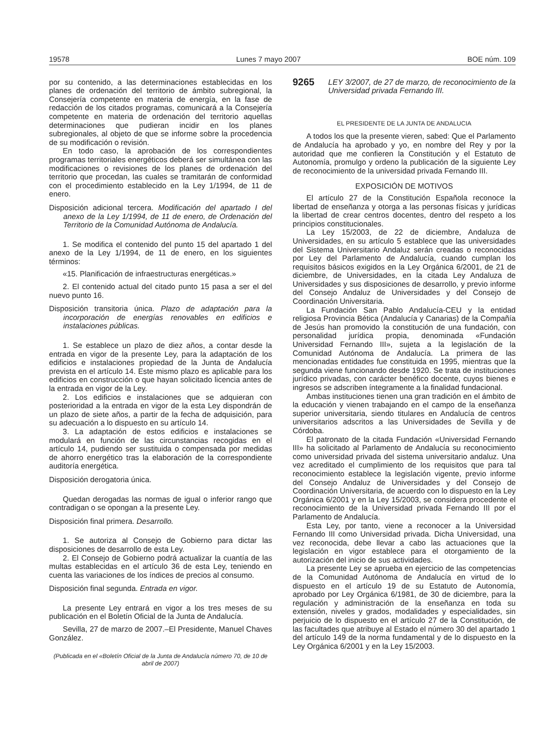19578 Lunes 7 mayo 2007 BOE núm. 109
por su contenido, a las determinaciones establecidas en los planes de ordenación del territorio de ámbito subregional, la Consejería competente en materia de energía, en la fase de redacción de los citados programas, comunicará a la Consejería competente en materia de ordenación del territorio aquellas determinaciones que pudieran incidir en los planes subregionales, al objeto de que se informe sobre la procedencia de su modificación o revisión.
En todo caso, la aprobación de los correspondientes programas territoriales energéticos deberá ser simultánea con las modificaciones o revisiones de los planes de ordenación del territorio que procedan, las cuales se tramitarán de conformidad con el procedimiento establecido en la Ley 1/1994, de 11 de enero.
Disposición adicional tercera. Modificación del apartado I del anexo de la Ley 1/1994, de 11 de enero, de Ordenación del Territorio de la Comunidad Autónoma de Andalucía.
1. Se modifica el contenido del punto 15 del apartado 1 del anexo de la Ley 1/1994, de 11 de enero, en los siguientes términos:
«15. Planificación de infraestructuras energéticas.»
2. El contenido actual del citado punto 15 pasa a ser el del nuevo punto 16.
Disposición transitoria única. Plazo de adaptación para la incorporación de energías renovables en edificios e instalaciones públicas.
1. Se establece un plazo de diez años, a contar desde la entrada en vigor de la presente Ley, para la adaptación de los edificios e instalaciones propiedad de la Junta de Andalucía prevista en el artículo 14. Este mismo plazo es aplicable para los edificios en construcción o que hayan solicitado licencia antes de la entrada en vigor de la Ley.
2. Los edificios e instalaciones que se adquieran con posterioridad a la entrada en vigor de la esta Ley dispondrán de un plazo de siete años, a partir de la fecha de adquisición, para su adecuación a lo dispuesto en su artículo 14.
3. La adaptación de estos edificios e instalaciones se modulará en función de las circunstancias recogidas en el artículo 14, pudiendo ser sustituida o compensada por medidas de ahorro energético tras la elaboración de la correspondiente auditoría energética.
Disposición derogatoria única.
Quedan derogadas las normas de igual o inferior rango que contradigan o se opongan a la presente Ley.
Disposición final primera. Desarrollo.
1. Se autoriza al Consejo de Gobierno para dictar las disposiciones de desarrollo de esta Ley.
2. El Consejo de Gobierno podrá actualizar la cuantía de las multas establecidas en el artículo 36 de esta Ley, teniendo en cuenta las variaciones de los índices de precios al consumo.
Disposición final segunda. Entrada en vigor.
La presente Ley entrará en vigor a los tres meses de su publicación en el Boletín Oficial de la Junta de Andalucía.
Sevilla, 27 de marzo de 2007.–El Presidente, Manuel Chaves González.
(Publicada en el «Boletín Oficial de la Junta de Andalucía número 70, de 10 de abril de 2007)
9265 LEY 3/2007, de 27 de marzo, de reconocimiento de la Universidad privada Fernando III.
EL PRESIDENTE DE LA JUNTA DE ANDALUCIA
A todos los que la presente vieren, sabed: Que el Parlamento de Andalucía ha aprobado y yo, en nombre del Rey y por la autoridad que me confieren la Constitución y el Estatuto de Autonomía, promulgo y ordeno la publicación de la siguiente Ley de reconocimiento de la universidad privada Fernando III.
EXPOSICIÓN DE MOTIVOS
El artículo 27 de la Constitución Española reconoce la libertad de enseñanza y otorga a las personas físicas y jurídicas la libertad de crear centros docentes, dentro del respeto a los principios constitucionales.
La Ley 15/2003, de 22 de diciembre, Andaluza de Universidades, en su artículo 5 establece que las universidades del Sistema Universitario Andaluz serán creadas o reconocidas por Ley del Parlamento de Andalucía, cuando cumplan los requisitos básicos exigidos en la Ley Orgánica 6/2001, de 21 de diciembre, de Universidades, en la citada Ley Andaluza de Universidades y sus disposiciones de desarrollo, y previo informe del Consejo Andaluz de Universidades y del Consejo de Coordinación Universitaria.
La Fundación San Pablo Andalucía-CEU y la entidad religiosa Provincia Bética (Andalucía y Canarias) de la Compañía de Jesús han promovido la constitución de una fundación, con personalidad jurídica propia, denominada «Fundación Universidad Fernando III», sujeta a la legislación de la Comunidad Autónoma de Andalucía. La primera de las mencionadas entidades fue constituida en 1995, mientras que la segunda viene funcionando desde 1920. Se trata de instituciones jurídico privadas, con carácter benéfico docente, cuyos bienes e ingresos se adscriben íntegramente a la finalidad fundacional.
Ambas instituciones tienen una gran tradición en el ámbito de la educación y vienen trabajando en el campo de la enseñanza superior universitaria, siendo titulares en Andalucía de centros universitarios adscritos a las Universidades de Sevilla y de Córdoba.
El patronato de la citada Fundación «Universidad Fernando III» ha solicitado al Parlamento de Andalucía su reconocimiento como universidad privada del sistema universitario andaluz. Una vez acreditado el cumplimiento de los requisitos que para tal reconocimiento establece la legislación vigente, previo informe del Consejo Andaluz de Universidades y del Consejo de Coordinación Universitaria, de acuerdo con lo dispuesto en la Ley Orgánica 6/2001 y en la Ley 15/2003, se considera procedente el reconocimiento de la Universidad privada Fernando III por el Parlamento de Andalucía.
Esta Ley, por tanto, viene a reconocer a la Universidad Fernando III como Universidad privada. Dicha Universidad, una vez reconocida, debe llevar a cabo las actuaciones que la legislación en vigor establece para el otorgamiento de la autorización del inicio de sus actividades.
La presente Ley se aprueba en ejercicio de las competencias de la Comunidad Autónoma de Andalucía en virtud de lo dispuesto en el artículo 19 de su Estatuto de Autonomía, aprobado por Ley Orgánica 6/1981, de 30 de diciembre, para la regulación y administración de la enseñanza en toda su extensión, niveles y grados, modalidades y especialidades, sin perjuicio de lo dispuesto en el artículo 27 de la Constitución, de las facultades que atribuye al Estado el número 30 del apartado 1 del artículo 149 de la norma fundamental y de lo dispuesto en la Ley Orgánica 6/2001 y en la Ley 15/2003.